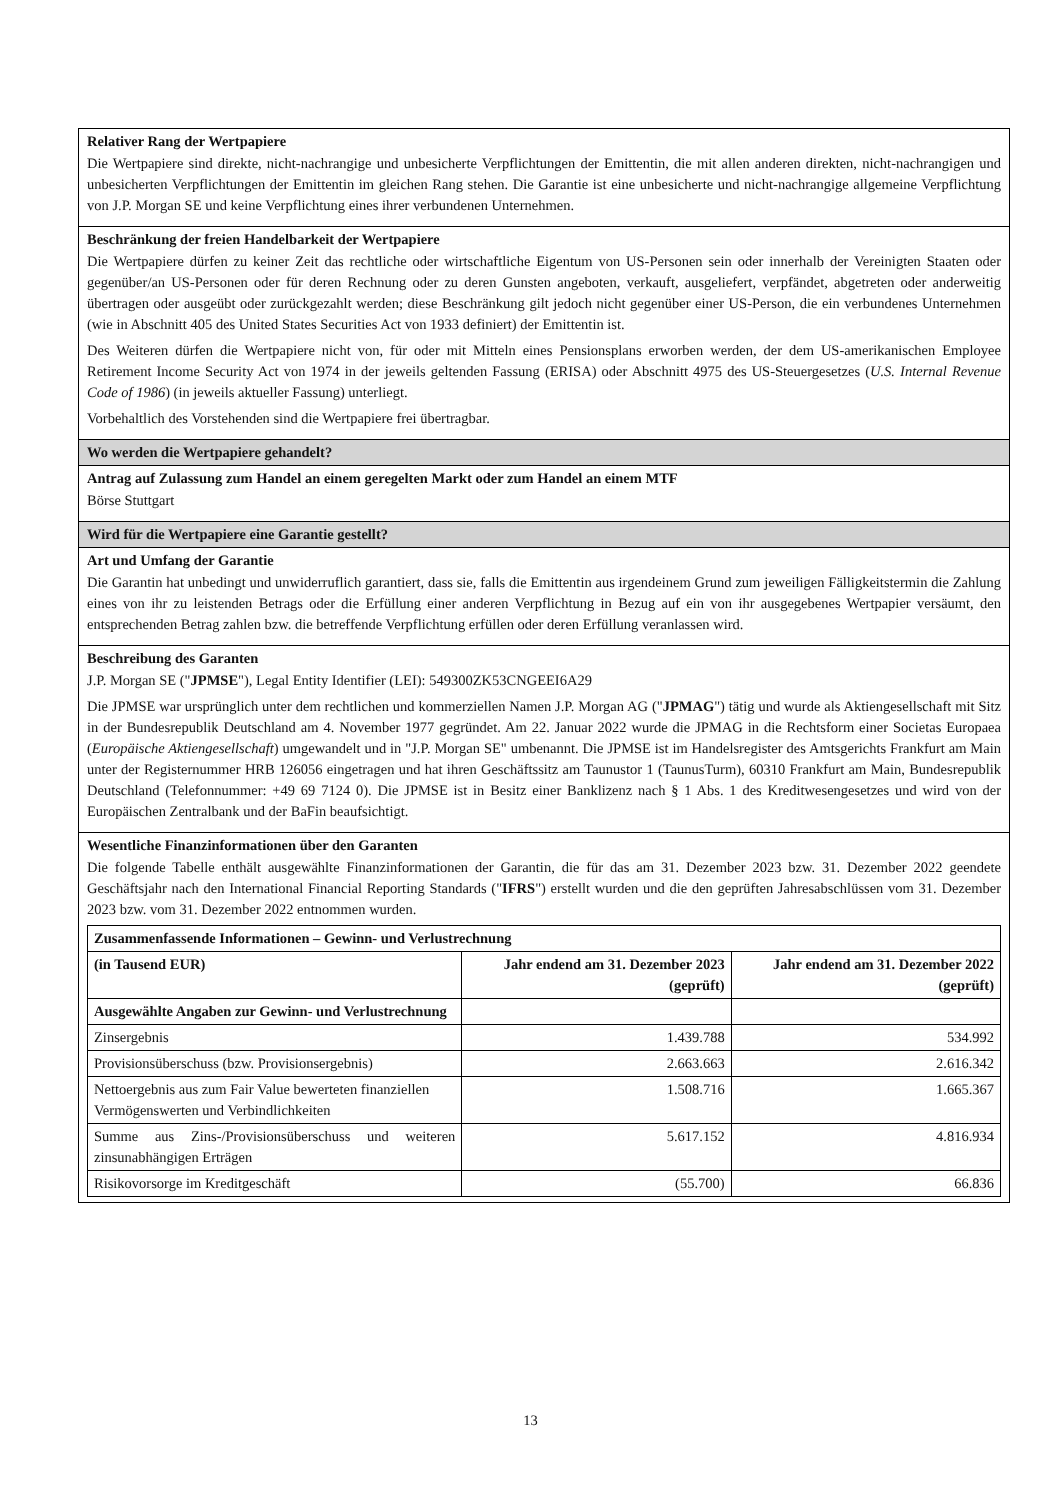Relativer Rang der Wertpapiere
Die Wertpapiere sind direkte, nicht-nachrangige und unbesicherte Verpflichtungen der Emittentin, die mit allen anderen direkten, nicht-nachrangigen und unbesicherten Verpflichtungen der Emittentin im gleichen Rang stehen. Die Garantie ist eine unbesicherte und nicht-nachrangige allgemeine Verpflichtung von J.P. Morgan SE und keine Verpflichtung eines ihrer verbundenen Unternehmen.
Beschränkung der freien Handelbarkeit der Wertpapiere
Die Wertpapiere dürfen zu keiner Zeit das rechtliche oder wirtschaftliche Eigentum von US-Personen sein oder innerhalb der Vereinigten Staaten oder gegenüber/an US-Personen oder für deren Rechnung oder zu deren Gunsten angeboten, verkauft, ausgeliefert, verpfändet, abgetreten oder anderweitig übertragen oder ausgeübt oder zurückgezahlt werden; diese Beschränkung gilt jedoch nicht gegenüber einer US-Person, die ein verbundenes Unternehmen (wie in Abschnitt 405 des United States Securities Act von 1933 definiert) der Emittentin ist.
Des Weiteren dürfen die Wertpapiere nicht von, für oder mit Mitteln eines Pensionsplans erworben werden, der dem US-amerikanischen Employee Retirement Income Security Act von 1974 in der jeweils geltenden Fassung (ERISA) oder Abschnitt 4975 des US-Steuergesetzes (U.S. Internal Revenue Code of 1986) (in jeweils aktueller Fassung) unterliegt.
Vorbehaltlich des Vorstehenden sind die Wertpapiere frei übertragbar.
Wo werden die Wertpapiere gehandelt?
Antrag auf Zulassung zum Handel an einem geregelten Markt oder zum Handel an einem MTF
Börse Stuttgart
Wird für die Wertpapiere eine Garantie gestellt?
Art und Umfang der Garantie
Die Garantin hat unbedingt und unwiderruflich garantiert, dass sie, falls die Emittentin aus irgendeinem Grund zum jeweiligen Fälligkeitstermin die Zahlung eines von ihr zu leistenden Betrags oder die Erfüllung einer anderen Verpflichtung in Bezug auf ein von ihr ausgegebenes Wertpapier versäumt, den entsprechenden Betrag zahlen bzw. die betreffende Verpflichtung erfüllen oder deren Erfüllung veranlassen wird.
Beschreibung des Garanten
J.P. Morgan SE ("JPMSE"), Legal Entity Identifier (LEI): 549300ZK53CNGEEI6A29
Die JPMSE war ursprünglich unter dem rechtlichen und kommerziellen Namen J.P. Morgan AG ("JPMAG") tätig und wurde als Aktiengesellschaft mit Sitz in der Bundesrepublik Deutschland am 4. November 1977 gegründet. Am 22. Januar 2022 wurde die JPMAG in die Rechtsform einer Societas Europaea (Europäische Aktiengesellschaft) umgewandelt und in "J.P. Morgan SE" umbenannt. Die JPMSE ist im Handelsregister des Amtsgerichts Frankfurt am Main unter der Registernummer HRB 126056 eingetragen und hat ihren Geschäftssitz am Taunustor 1 (TaunusTurm), 60310 Frankfurt am Main, Bundesrepublik Deutschland (Telefonnummer: +49 69 7124 0). Die JPMSE ist in Besitz einer Banklizenz nach § 1 Abs. 1 des Kreditwesengesetzes und wird von der Europäischen Zentralbank und der BaFin beaufsichtigt.
Wesentliche Finanzinformationen über den Garanten
Die folgende Tabelle enthält ausgewählte Finanzinformationen der Garantin, die für das am 31. Dezember 2023 bzw. 31. Dezember 2022 geendete Geschäftsjahr nach den International Financial Reporting Standards ("IFRS") erstellt wurden und die den geprüften Jahresabschlüssen vom 31. Dezember 2023 bzw. vom 31. Dezember 2022 entnommen wurden.
| Zusammenfassende Informationen – Gewinn- und Verlustrechnung | | |
| --- | --- | --- |
| (in Tausend EUR) | Jahr endend am 31. Dezember 2023 (geprüft) | Jahr endend am 31. Dezember 2022 (geprüft) |
| Ausgewählte Angaben zur Gewinn- und Verlustrechnung | | |
| Zinsergebnis | 1.439.788 | 534.992 |
| Provisionsüberschuss (bzw. Provisionsergebnis) | 2.663.663 | 2.616.342 |
| Nettoergebnis aus zum Fair Value bewerteten finanziellen Vermögenswerten und Verbindlichkeiten | 1.508.716 | 1.665.367 |
| Summe aus Zins-/Provisionsüberschuss und weiteren zinsunabhängigen Erträgen | 5.617.152 | 4.816.934 |
| Risikovorsorge im Kreditgeschäft | (55.700) | 66.836 |
13